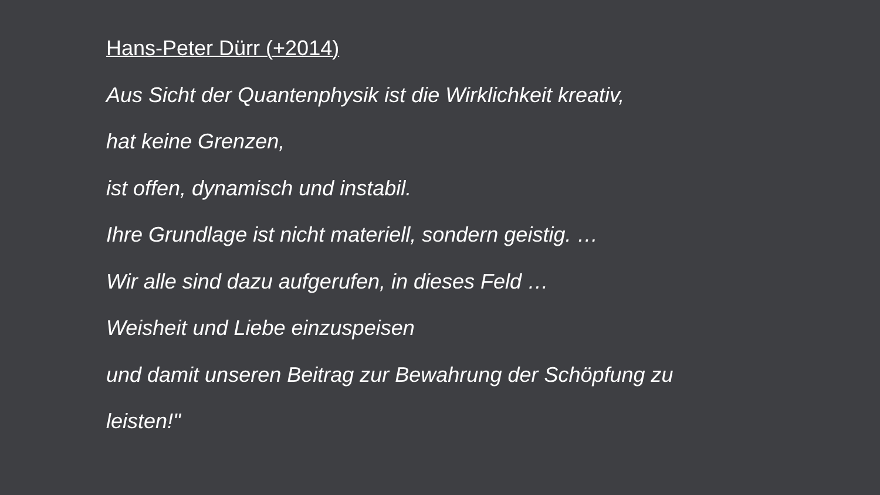Hans-Peter Dürr (+2014)
Aus Sicht der Quantenphysik ist die Wirklichkeit kreativ,
hat keine Grenzen,
ist offen, dynamisch und instabil.
Ihre Grundlage ist nicht materiell, sondern geistig. …
Wir alle sind dazu aufgerufen, in dieses Feld …
Weisheit und Liebe einzuspeisen
und damit unseren Beitrag zur Bewahrung der Schöpfung zu
leisten!"